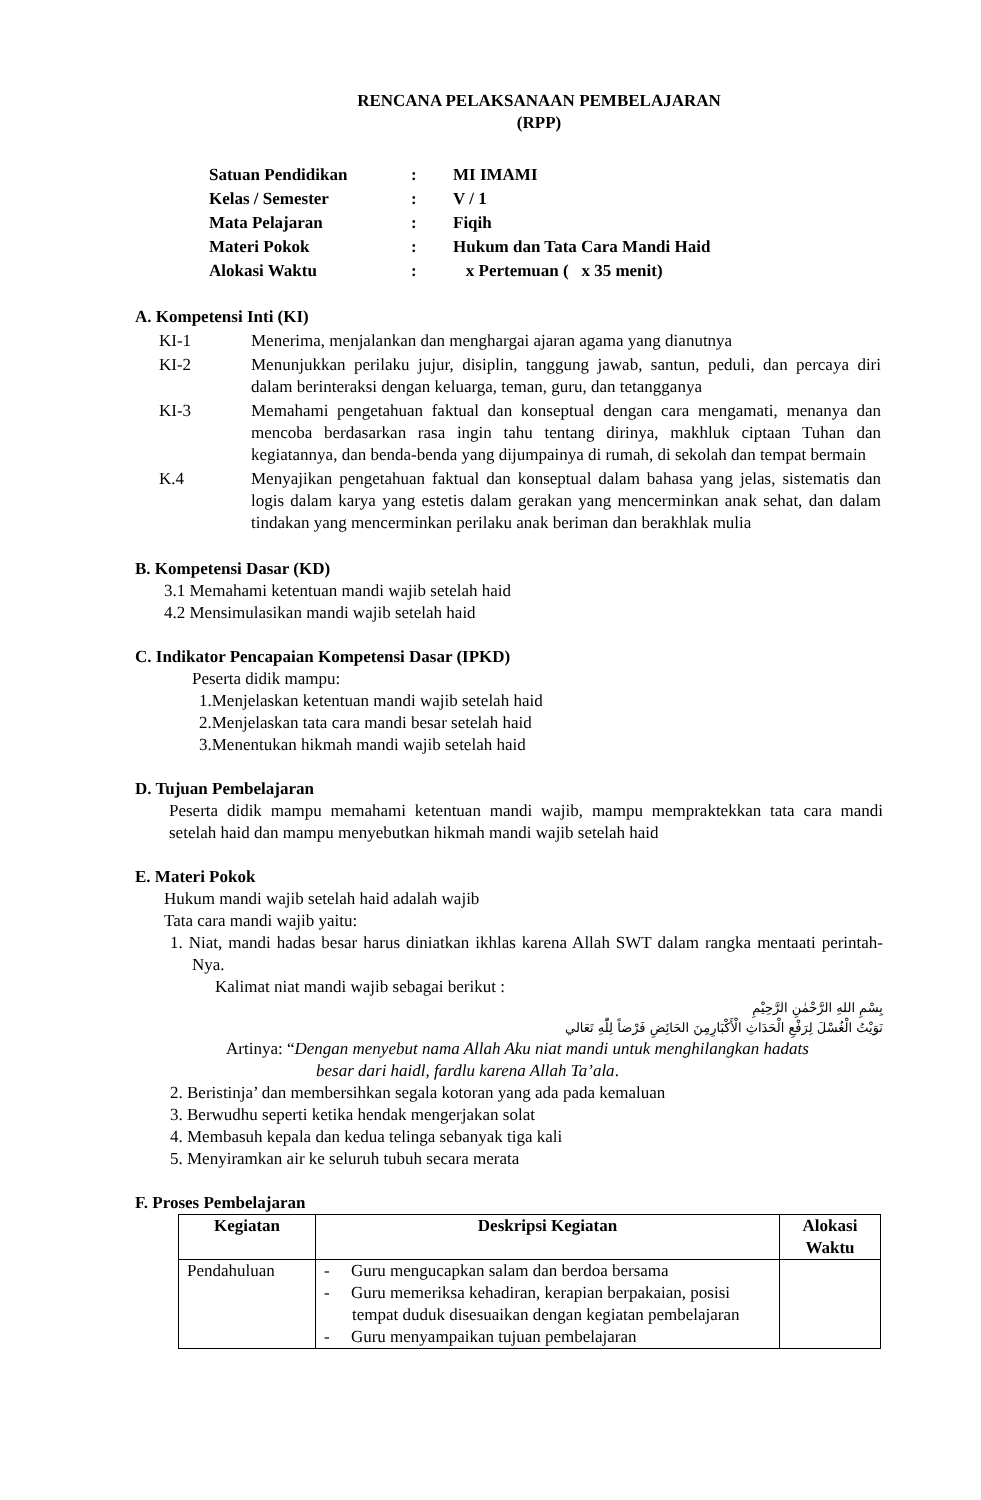RENCANA PELAKSANAAN PEMBELAJARAN
(RPP)
| Satuan Pendidikan | : | MI IMAMI |
| Kelas / Semester | : | V / 1 |
| Mata Pelajaran | : | Fiqih |
| Materi Pokok | : | Hukum dan Tata Cara Mandi Haid |
| Alokasi Waktu | : | x Pertemuan ( x 35 menit) |
A. Kompetensi Inti (KI)
| KI-1 | Menerima, menjalankan dan menghargai ajaran agama yang dianutnya |
| KI-2 | Menunjukkan perilaku jujur, disiplin, tanggung jawab, santun, peduli, dan percaya diri dalam berinteraksi dengan keluarga, teman, guru, dan tetangganya |
| KI-3 | Memahami pengetahuan faktual dan konseptual dengan cara mengamati, menanya dan mencoba berdasarkan rasa ingin tahu tentang dirinya, makhluk ciptaan Tuhan dan kegiatannya, dan benda-benda yang dijumpainya di rumah, di sekolah dan tempat bermain |
| K.4 | Menyajikan pengetahuan faktual dan konseptual dalam bahasa yang jelas, sistematis dan logis dalam karya yang estetis dalam gerakan yang mencerminkan anak sehat, dan dalam tindakan yang mencerminkan perilaku anak beriman dan berakhlak mulia |
B. Kompetensi Dasar (KD)
3.1 Memahami ketentuan mandi wajib setelah haid
4.2 Mensimulasikan mandi wajib setelah haid
C. Indikator Pencapaian Kompetensi Dasar (IPKD)
Peserta didik mampu:
1.Menjelaskan ketentuan mandi wajib setelah haid
2.Menjelaskan tata cara mandi besar setelah haid
3.Menentukan hikmah mandi wajib setelah haid
D. Tujuan Pembelajaran
Peserta didik mampu memahami ketentuan mandi wajib, mampu mempraktekkan tata cara mandi setelah haid dan mampu menyebutkan hikmah mandi wajib setelah haid
E. Materi Pokok
Hukum mandi wajib setelah haid adalah wajib
Tata cara mandi wajib yaitu:
1. Niat, mandi hadas besar harus diniatkan ikhlas karena Allah SWT dalam rangka mentaati perintah-Nya.
Kalimat niat mandi wajib sebagai berikut :
بِسْمِ اللهِ الرَّحْمٰنِ الرَّحِيْمِ
نَوَيْتُ الْغُسْلَ لِرَفْعِ الْحَدَاثِ الْأَكْبَارِمِنَ الحَائِضِ فَرْضاً لِلّٰهِ تَعَالي
Artinya: “Dengan menyebut nama Allah Aku niat mandi untuk menghilangkan hadats
besar dari haidl, fardlu karena Allah Ta’ala.
2. Beristinja’ dan membersihkan segala kotoran yang ada pada kemaluan
3. Berwudhu seperti ketika hendak mengerjakan solat
4. Membasuh kepala dan kedua telinga sebanyak tiga kali
5. Menyiramkan air ke seluruh tubuh secara merata
F. Proses Pembelajaran
| Kegiatan | Deskripsi Kegiatan | Alokasi Waktu |
| --- | --- | --- |
| Pendahuluan | - Guru mengucapkan salam dan berdoa bersama - Guru memeriksa kehadiran, kerapian berpakaian, posisi tempat duduk disesuaikan dengan kegiatan pembelajaran - Guru menyampaikan tujuan pembelajaran | |